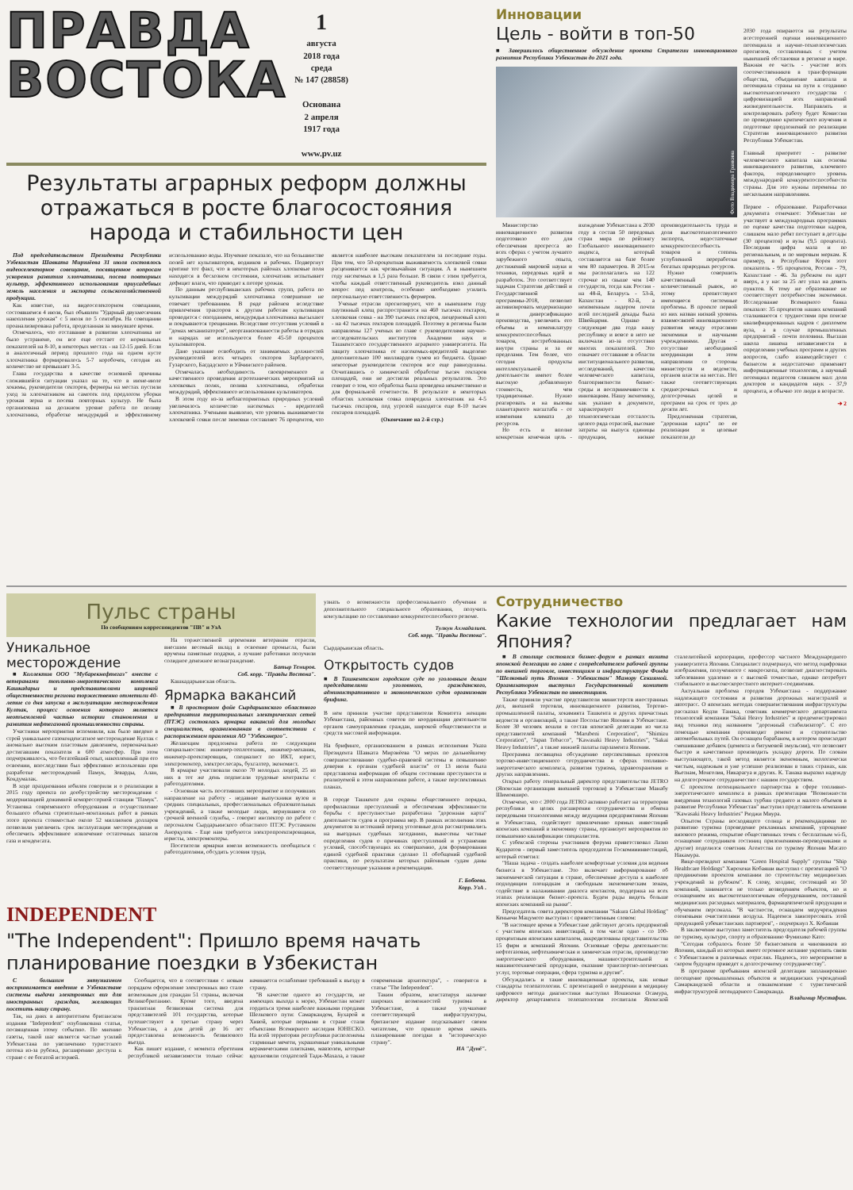ПРАВДА
ВОСТОКА
1
августа
2018 года
среда
№ 147 (28858)
Основана
2 апреля
1917 года
www.pv.uz
Результаты аграрных реформ должны отражаться в росте благосостояния народа и стабильности цен
Под председательством Президента Республики Узбекистан Шавката Мирзиёева 31 июля состоялось видеоселекторное совещание, посвященное вопросам ускорения развития хлопчатника, посева повторных культур, эффективного использования приусадебных земель населения и экспорта сельскохозяйственной продукции.
Как известно, на видеоселекторном совещании, состоявшемся 4 июля, был объявлен "Ударный двухмесячник накопления урожая" с 5 июля по 5 сентября. На совещании проанализирована работа, проделанная за минувшее время.
Отмечалось, что отставание в развитии хлопчатника не было устранено, он все еще отстает от нормальных показателей на 8-10, в некоторых местах - на 12-15 дней. Если в аналогичный период прошлого года на одном кусте хлопчатника формировалось 5-7 коробочек, сегодня их количество не превышает 3-5.
Глава государства в качестве основной причины сложившейся ситуации указал на то, что в июне-июле хокимы, руководители секторов, фермеры на местах пустили уход за хлопчатником на самотек под предлогом уборки урожая зерна и посева повторных культур. Не была организована на должном уровне работа по поливу хлопчатника, обработке междурядий и эффективному использованию воды. Изучение показало, что на большинстве полей нет культиваторов, водников и рабочих. Подвергнут критике тот факт, что в некоторых районах хлопковые поля находятся в бесхозном состоянии, хлопчатник испытывает дефицит влаги, что приводит к потере урожая.
По данным республиканских рабочих групп, работа по культивации междурядий хлопчатника совершенно не отвечает требованиям. В ряде районов вследствие привлечения тракторов к другим работам культивация проводится с опозданием, междурядья хлопчатника высыхают и покрываются трещинами. Вследствие отсутствия условий в "домах механизаторов", неорганизованности работы в отрядах и нарядах не используются более 45-50 процентов культиваторов.
Дано указание освободить от занимаемых должностей руководителей всех четырех секторов Зарбдорского, Гузарского, Багдадского и Уйчинского районов.
Отмечалась необходимость своевременного и качественного проведения агротехнических мероприятий на хлопковых полях, полива хлопчатника, обработки междурядий, эффективного использования культиваторов.
В этом году из-за неблагоприятных природных условий увеличилось количество насекомых - вредителей хлопчатника. Учеными выявлено, что уровень выживаемости хлопковой совки после зимовки составляет 76 процентов, что является наиболее высоким показателем за последние годы. При том, что 50-процентная выживаемость хлопковой совки расценивается как чрезвычайная ситуация. А в нынешнем году насекомых в 1,5 раза больше. В связи с этим требуется, чтобы каждый ответственный руководитель взял данный вопрос под контроль, особенно необходимо усилить персональную ответственность фермеров.
Ученые отрасли прогнозируют, что в нынешнем году паутинный клещ распространится на 460 тысячах гектаров, хлопковая совка - на 390 тысячах гектаров, люцерновый клоп - на 42 тысячах гектаров площадей. Поэтому в регионы были направлены 127 ученых во главе с руководителями научно-исследовательских институтов Академии наук и Ташкентского государственного аграрного университета. На защиту хлопчатника от насекомых-вредителей выделено дополнительно 100 миллиардов сумов из бюджета. Однако некоторые руководители секторов все еще равнодушны. Отчитавшись о химической обработке тысяч гектаров площадей, они не достигли реальных результатов. Это говорит о том, что обработка была проведена некачественно и для формальной отчетности. В результате в некоторых областях хлопковая совка повредила хлопчатник на 4-5 тысячах гектаров, под угрозой находятся еще 8-10 тысяч гектаров площадей.
(Окончание на 2-й стр.)
Инновации
Цель - войти в топ-50
■ Завершилось общественное обсуждение проекта Стратегии инновационного развития Республики Узбекистан до 2021 года.
Фото Владимира Гранкина
Министерство инновационного развития подготовило его для обеспечения прогресса во всех сферах с учетом лучшего зарубежного опыта, достижений мировой науки и техники, передовых идей и разработок. Это соответствует задачам Стратегии действий и Государственной программы-2018, позволит активизировать модернизацию и диверсификацию производства, увеличить его объемы и номенклатуру конкурентоспособных товаров, востребованных внутри страны и за ее пределами. Тем более, что сегодня продукты интеллектуальной деятельности имеют более высокую добавленную стоимость, чем традиционные. Нужно реагировать и на вызовы планетарного масштаба - от изменения климата до ресурсов.
Но есть и вполне конкретная конечная цель - вхождение Узбекистана к 2030 году в состав 50 передовых стран мира по рейтингу Глобального инновационного индекса, который составляется на базе более чем 80 параметров. В 2015-м мы располагались на 122 строчке из свыше чем 140 государств, тогда как Россия - на 48-й, Беларусь - 53-й, Казахстан - 82-й, а неизменным лидером почти всей последней декады была Швейцария. Однако в следующие два года нашу республику и вовсе в него не включали из-за отсутствия многих показателей. Это означает отставание в области институционального развития, исследований, качества человеческого капитала, благоприятности бизнес-среды и восприимчивости к инновациям. Нашу экономику, как указано в документе, характеризует технологическая отсталость целого ряда отраслей, высокие затраты на выпуск единицы продукции, низкие производительность труда и доля высокотехнологичного экспорта, недостаточные конкурентоспособность товаров и степень углубленной переработки богатых природных ресурсов.
Нужно совершить качественный и количественный рывок, но этому препятствуют имеющиеся системные проблемы. В проекте первой из них назван низкий уровень взаимосвязей инновационного развития между отраслями экономики и научными учреждениями. Другая - отсутствие необходимой координации в этом направлении со стороны министерств и ведомств, органов власти на местах. Нет также соответствующих среднесрочных и долгосрочных целей и программ на срок от трех до десяти лет.
Предложенная стратегия, "дорожная карта" по ее реализации и целевые показатели до
2030 года опираются на результаты всесторонней оценки инновационного потенциала и научно-технологических прогнозов, составленных с учетом нынешней обстановки в регионе и мире. Важная ее часть - участие всех соотечественников в трансформации общества, объединение капитала и потенциала страны на пути к созданию высокотехнологичного государства с цифровизацией всех направлений жизнедеятельности. Направлять и контролировать работу будет Комиссия по проведению критического изучения и подготовке предложений по реализации Стратегии инновационного развития Республики Узбекистан.
Главный приоритет - развитие человеческого капитала как основы инновационного развития, ключевого фактора, определяющего уровень международной конкурентоспособности страны. Для это нужны перемены по нескольким направлениям.
Первое - образование. Разработчики документа отмечают: Узбекистан не участвует в международных программах по оценке качества подготовки кадров, слишком мало ребят поступает в детсады (30 процентов) и вузы (9,5 процента). Последняя цифра мала и по региональным, и по мировым меркам. К примеру, в Республике Корея этот показатель - 95 процентов, России - 79, Казахстане - 46. За рубежом он идет вверх, а у нас за 25 лет упал на девять пунктов. К тому же образование не соответствует потребностям экономики. Исследование Всемирного банка показало: 35 процентов наших компаний сталкиваются с трудностями при поиске квалифицированных кадров с дипломом вуза, а в случае промышленных предприятий - почти половина. Высшая школа лишена независимости в определении учебных программ и других вопросов, слабо взаимодействует с бизнесом и недостаточно применяет информационные технологии, а научный потенциал педагогов слишком мал: доля докторов и кандидатов наук - 37,9 процента, и обычно это люди в возрасте.
➔ 2
Пульс страны
По сообщениям корреспондентов "ПВ" и УзА
Уникальное месторождение
■ Коллектив ООО "Мубарекнефтегаз" вместе с ветеранами топливно-энергетического комплекса Кашкадарьи и представителями широкой общественности региона торжественно отметили 40-летие со дня запуска в эксплуатацию месторождения Култак, процесс освоения которого является неотъемлемой частью истории становления и развития нефтегазовой промышленности страны.
Участники мероприятия вспомнили, как было введено в строй уникальное газоконденсатное месторождение Култак с аномально высоким пластовым давлением, первоначально достигавшим показателя в 600 атмосфер. При этом подчеркивалось, что богатейший опыт, накопленный при его освоении, впоследствии был эффективно использован при разработке месторождений Памук, Зеварды, Алан, Кокдумалак.
В ходе празднования юбилея говорили и о реализации в 2015 году проекта по дообустройству месторождения с модернизацией дожимной компрессорной станции "Памук". Установка современного оборудования и осуществление большого объема строительно-монтажных работ в рамках этого проекта стоимостью около 52 миллионов долларов позволили увеличить срок эксплуатации месторождения и обеспечить эффективное извлечение остаточных запасов газа и конденсата.
На торжественной церемонии ветеранам отрасли, внесшим весомый вклад в освоение промысла, были вручены памятные подарки, а лучшие работники получили солидное денежное вознаграждение.
Батыр Темиров.
Соб. корр. "Правды Востока".
Кашкадарьинская область.
Ярмарка вакансий
■ В просторном фойе Сырдарьинского областного предприятия территориальных электрических сетей (ПТЭС) состоялась ярмарка вакансий для молодых специалистов, организованная в соответствии с распоряжением правления АО "Узбекэнерго".
Желающим предложена работа по следующим специальностям: инженер-теплотехник, инженер-механик, инженер-проектировщик, специалист по ИКТ, юрист, электромонтер, электрослесарь, бухгалтер, экономист.
В ярмарке участвовали около 70 молодых людей, 25 из них в тот же день подписали трудовые контракты с работодателями.
- Основная часть посетивших мероприятие и получивших направление на работу - недавние выпускники вузов и средних специальных, профессиональных образовательных учреждений, а также молодые люди, вернувшиеся со срочной военной службы, - говорит инспектор по работе с персоналом Сырдарьинского областного ПТЭС Рустамжон Анорқулов. - Еще нам требуются электропроектировщики, юристы, электромонтеры.
Посетители ярмарки имели возможность пообщаться с работодателями, обсудить условия труда,
узнать о возможности профессионального обучения и дополнительного специального образования, получить консультацию по составлению конкурентоспособного резюме.
Тулкун Ахмадалиев.
Соб. корр. "Правды Востока".
Сырдарьинская область.
Открытость судов
■ В Ташкентском городском суде по уголовным делам председателями уголовного, гражданского, административного и экономического судов организован брифинг.
В нем приняли участие представители Комитета женщин Узбекистана, районных советов по координации деятельности органов самоуправления граждан, широкой общественности и средств массовой информации.
На брифинге, организованном в рамках исполнения Указа Президента Шавката Мирзиёева "О мерах по дальнейшему совершенствованию судебно-правовой системы и повышению доверия к органам судебной власти" от 13 июля была представлена информация об общем состоянии преступности и реализуемой в этом направлении работе, а также перспективных планах.
В городе Ташкенте для охраны общественного порядка, профилактики преступлений и обеспечения эффективности борьбы с преступностью разработана "дорожная карта" деятельности судов и программа мер. В рамках исполнения этих документов за истекший период уголовные дела рассматривались на выездных судебных заседаниях, вынесены частные определения судов о причинах преступлений и устранении условий, способствующих их совершению, для формирования единой судебной практики сделано 11 обобщений судебной практики, по результатам которых районным судам даны соответствующие указания и рекомендации.
Г. Бобоева.
Корр. УзА .
INDEPENDENT
"The Independent": Пришло время начать планирование поездки в Узбекистан
С большим энтузиазмом воспринимается введение в Узбекистане системы выдачи электронных виз для иностранных граждан, желающих посетить нашу страну.
Так, на днях в авторитетном британском издании "Independent" опубликована статья, посвященная этому событию. По мнению газеты, такой шаг является частью усилий Узбекистана по увеличению туристского потока из-за рубежа, расширению доступа к стране с ее богатой историей.
Сообщается, что в соответствии с новым порядком оформление электронных виз стало возможным для граждан 51 страны, включая Великобританию. Кроме того, введена транзитная безвизовая система для представителей 101 государства, которые путешествуют в третью страну через Узбекистан, а для детей до 16 лет предоставлена возможность безвизового въезда.
Как пишет издание, с момента обретения республикой независимости только сейчас начинается ослабление требований к въезду в страну.
"В качестве одного из государств, не имеющих выхода к морю, Узбекистан может гордиться тремя наиболее важными городами Шелкового пути: Самаркандом, Бухарой и Хивой, которые первыми в стране стали объектами Всемирного наследия ЮНЕСКО. На всей территории республики расположены старинные мечети, украшенные уникальными керамическими плитками, мавзолеи, которые вдохновили создателей Тадж-Махала, а также современная архитектура", - говорится в статье "The Independent".
Таким образом, констатируя наличие широких возможностей туризма в Узбекистане, а также улучшение соответствующей инфраструктуры, британское издание подсказывает своим читателям, что пришло время начать планирование поездки в "историческую страну".
ИА "Дунё".
Сотрудничество
Какие технологии предлагает нам Япония?
■ В столице состоялся бизнес-форум в рамках визита японской делегации во главе с сопредседателем рабочей группы по внешней торговле, инвестициям и инфраструктуре Фонда "Шелковый путь Япония - Узбекистан" Мамору Секиямой. Организатором выступил Государственный комитет Республики Узбекистан по инвестициям.
Также приняли участие представители министерств иностранных дел, внешней торговли, инновационного развития, Торгово-промышленной палаты, хокимията Ташкента и других причастных ведомств и организаций, а также Посольство Японии в Узбекистане. Более 30 человек вошли в состав японской делегации из числа представителей компаний "Marubeni Corporation", "Shimizu Corporation", "Japan Tobacco", "Kawasaki Heavy Industries", "Sakai Heavy Industries", а также нижней палаты парламента Японии.
Программа посвящена обсуждению перспективных проектов торгово-инвестиционного сотрудничества в сферах топливно-энергетического комплекса, развития туризма, здравоохранения и других направлениях.
Открыл работу генеральный директор представительства JETRO (Японская организация внешней торговли) в Узбекистане Манабу Шимояширо.
Отмечено, что с 2000 года JETRO активно работает на территории республики в целях расширения сотрудничества и обмена передовыми технологиями между ведущими предприятиями Японии и Узбекистана, содействует привлечению прямых инвестиций японских компаний в экономику страны, организует мероприятия по повышению квалификации специалистов.
С узбекской стороны участников форума приветствовал Лазиз Кударатов - первый заместитель председателя Госкомииинвестиций, который отметил:
"Наша задача - создать наиболее комфортные условия для ведения бизнеса в Узбекистане. Это включает информирование об экономической ситуации в стране, обеспечение доступа к наиболее подходящим площадкам и свободным экономическим зонам, содействие в налаживании диалога контактов, поддержка на всех этапах реализации бизнес-проекта. Будем рады видеть больше японских компаний на рынке".
Председатель совета директоров компании "Sakura Global Holding" Кеньичи Мацумото выступил с приветственным словом:
"В настоящее время в Узбекистане действуют десять предприятий с участием японских инвестиций, в том числе одно - со 100-процентным японским капиталом, аккредитованы представительства 15 фирм и компаний Японии. Основные сферы деятельности: нефтегазовая, нефтехимическая и химическая отрасли, производство энергетического оборудования, машиностроительной и машинотехнической продукции, оказание транспортно-логических услуг, торговые операции, сфера туризма и другие".
Обсуждались и такие инновационные проекты, как новые стандарты телепатологии. С презентацией о внедрении в медицину цифрового метода диагностики выступил Иошихоки Осамура, директор департамента телепатологии госпиталя Японской сталелитейной корпорации, профессор частного Международного университета Японии. Специалист подчеркнул, что метод оцифровки изображения, полученного с микроскопа, позволит диагностировать заболевания удаленно и с высокой точностью, однако потребует стабильного и высокоскоростного интернет-соединения.
Актуальная проблема городов Узбекистана - поддержание надлежащего состояния и развития дорожных магистралей и автотрасс. О японских методах совершенствования инфраструктуры рассказал Кодзи Танака, советник коммерческого департамента технологий компании "Sakai Heavy Industries" и продемонстрировал вид техники под названием "дорожный стабилизатор". С его помощью компания производит ремонт и строительство автомобильных путей. Он оснащен барабаном, в котором происходит смешивание добавок (цемента и битумовой эмульсии), что позволяет быстро и качественно производить укладку дороги. По словам выступающего, такой метод является экономным, экологически чистым, надежным и уже успешно реализован в таких странах, как Вьетнам, Монголия, Никарагуа и других. К. Танака выразил надежду на долгосрочное сотрудничество с нашим государством.
С проектом потенциального партнерства в сфере топливно-энергетического комплекса в рамках презентации "Возможности внедрения технологий газовых турбин среднего и малого объемов в развитие Республики Узбекистан" выступил представитель компании "Kawasaki Heavy Industries" Рюджи Миура.
Опытом Страны восходящего солнца и рекомендациями по развитию туризма (проведение рекламных компаний, упрощение визового режима, открытие общественных точек с бесплатным wi-fi, оснащение сотрудников гостиниц приложениями-переводчиками и другие) поделился советник Агентства по туризму Японии Масато Накамура.
Вице-президент компании "Green Hospital Supply" группы "Ship Healthcare Holdings" Хирохоки Кобаяши выступил с презентацией "О продвижении проектов компании по строительству медицинских учреждений за рубежом". К слову, холдинг, состоящий из 50 компаний, занимается не только возведением объектов, но и оснащением их высокотехнологичным оборудованием, поставкой медицинских расходных материалов, фармацевтической продукции и обучением персонала. "В частности, оснащаем медучреждения озоновыми очистителями воздуха. Надеемся заинтересовать этой продукцией узбекистанских партнеров", - подчеркнул Х. Кобаяши
В заключение выступил заместитель председателя рабочей группы по туризму, культуре, спорту и образованию Фумихико Като:
"Сегодня собралось более 50 бизнесменов и чиновников из Японии, каждый из которых имеет огромное желание укрепить связи с Узбекистаном в различных отраслях. Надеюсь, это мероприятие в скором будущем приведет к долгосрочному сотрудничеству".
В программе пребывания японской делегации запланировано посещение промышленных объектов и медицинских учреждений Самаркандской области и ознакомление с туристической инфраструктурой легендарного Самарканда.
Владимир Мустафин.